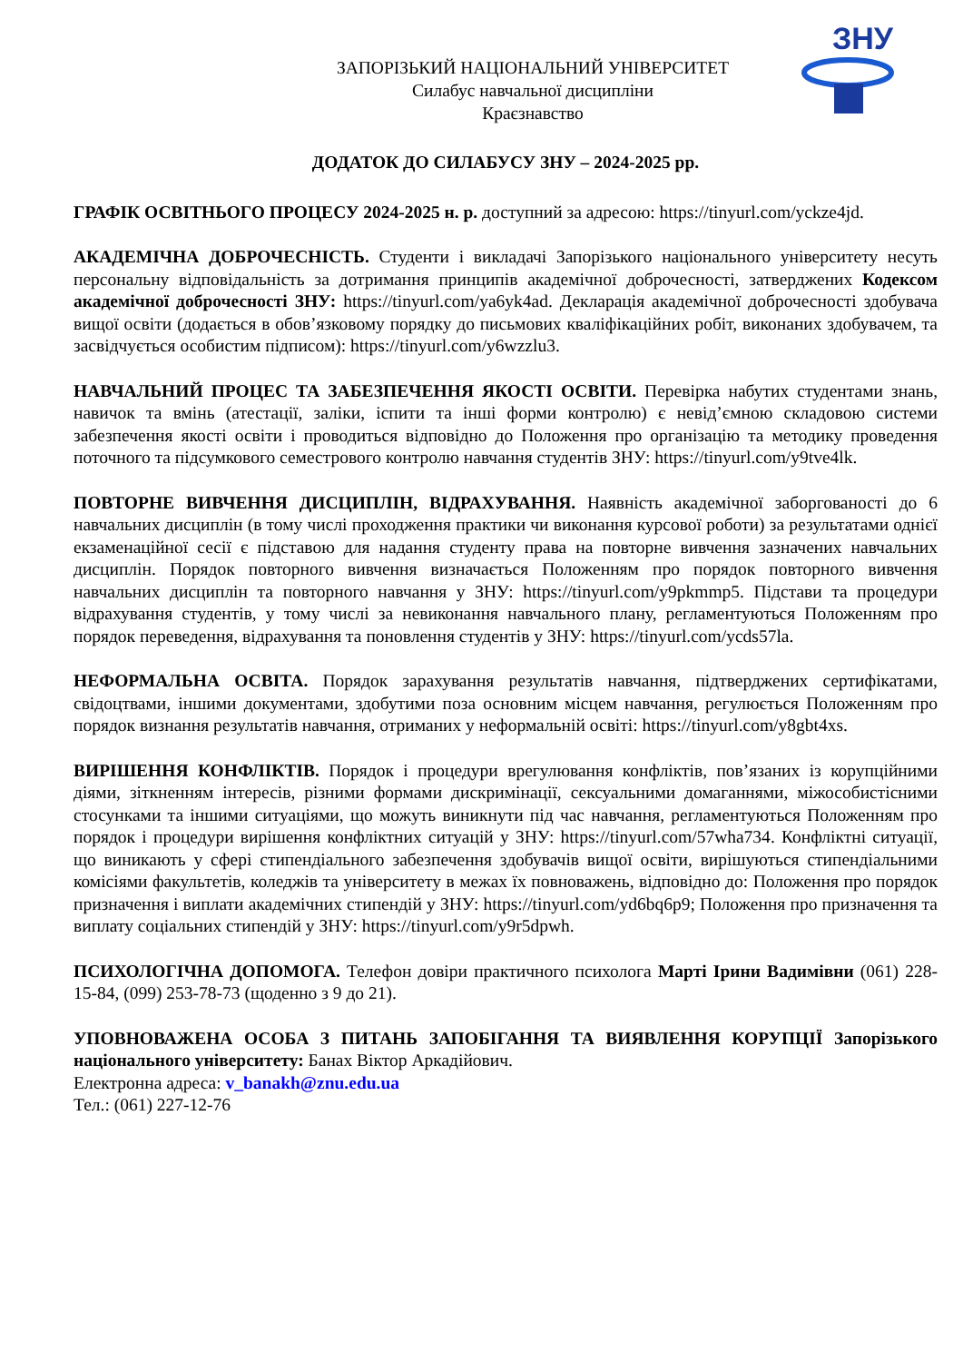ЗНУ
ЗАПОРІЗЬКИЙ НАЦІОНАЛЬНИЙ УНІВЕРСИТЕТ
Силабус навчальної дисципліни
Краєзнавство
ДОДАТОК ДО СИЛАБУСУ ЗНУ – 2024-2025 рр.
ГРАФІК ОСВІТНЬОГО ПРОЦЕСУ 2024-2025 н. р. доступний за адресою: https://tinyurl.com/yckze4jd.
АКАДЕМІЧНА ДОБРОЧЕСНІСТЬ. Студенти і викладачі Запорізького національного університету несуть персональну відповідальність за дотримання принципів академічної доброчесності, затверджених Кодексом академічної доброчесності ЗНУ: https://tinyurl.com/ya6yk4ad. Декларація академічної доброчесності здобувача вищої освіти (додається в обов’язковому порядку до письмових кваліфікаційних робіт, виконаних здобувачем, та засвідчується особистим підписом): https://tinyurl.com/y6wzzlu3.
НАВЧАЛЬНИЙ ПРОЦЕС ТА ЗАБЕЗПЕЧЕННЯ ЯКОСТІ ОСВІТИ. Перевірка набутих студентами знань, навичок та вмінь (атестації, заліки, іспити та інші форми контролю) є невід’ємною складовою системи забезпечення якості освіти і проводиться відповідно до Положення про організацію та методику проведення поточного та підсумкового семестрового контролю навчання студентів ЗНУ: https://tinyurl.com/y9tve4lk.
ПОВТОРНЕ ВИВЧЕННЯ ДИСЦИПЛІН, ВІДРАХУВАННЯ. Наявність академічної заборгованості до 6 навчальних дисциплін (в тому числі проходження практики чи виконання курсової роботи) за результатами однієї екзаменаційної сесії є підставою для надання студенту права на повторне вивчення зазначених навчальних дисциплін. Порядок повторного вивчення визначається Положенням про порядок повторного вивчення навчальних дисциплін та повторного навчання у ЗНУ: https://tinyurl.com/y9pkmmp5. Підстави та процедури відрахування студентів, у тому числі за невиконання навчального плану, регламентуються Положенням про порядок переведення, відрахування та поновлення студентів у ЗНУ: https://tinyurl.com/ycds57la.
НЕФОРМАЛЬНА ОСВІТА. Порядок зарахування результатів навчання, підтверджених сертифікатами, свідоцтвами, іншими документами, здобутими поза основним місцем навчання, регулюється Положенням про порядок визнання результатів навчання, отриманих у неформальній освіті: https://tinyurl.com/y8gbt4xs.
ВИРІШЕННЯ КОНФЛІКТІВ. Порядок і процедури врегулювання конфліктів, пов’язаних із корупційними діями, зіткненням інтересів, різними формами дискримінації, сексуальними домаганнями, міжособистісними стосунками та іншими ситуаціями, що можуть виникнути під час навчання, регламентуються Положенням про порядок і процедури вирішення конфліктних ситуацій у ЗНУ: https://tinyurl.com/57wha734. Конфліктні ситуації, що виникають у сфері стипендіального забезпечення здобувачів вищої освіти, вирішуються стипендіальними комісіями факультетів, коледжів та університету в межах їх повноважень, відповідно до: Положення про порядок призначення і виплати академічних стипендій у ЗНУ: https://tinyurl.com/yd6bq6p9; Положення про призначення та виплату соціальних стипендій у ЗНУ: https://tinyurl.com/y9r5dpwh.
ПСИХОЛОГІЧНА ДОПОМОГА. Телефон довіри практичного психолога Марті Ірини Вадимівни (061) 228-15-84, (099) 253-78-73 (щоденно з 9 до 21).
УПОВНОВАЖЕНА ОСОБА З ПИТАНЬ ЗАПОБІГАННЯ ТА ВИЯВЛЕННЯ КОРУПЦІЇ Запорізького національного університету: Банах Віктор Аркадійович.
Електронна адреса: v_banakh@znu.edu.ua
Тел.: (061) 227-12-76